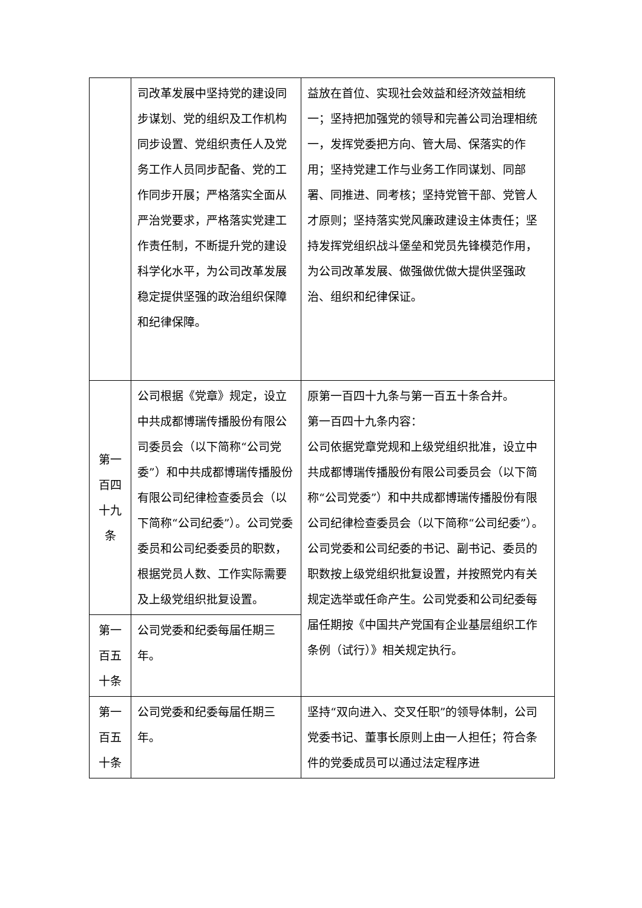| | 司改革发展中坚持党的建设同步谋划、党的组织及工作机构同步设置、党组织责任人及党务工作人员同步配备、党的工作同步开展；严格落实全面从严治党要求，严格落实党建工作责任制，不断提升党的建设科学化水平，为公司改革发展稳定提供坚强的政治组织保障和纪律保障。 | 益放在首位、实现社会效益和经济效益相统一；坚持把加强党的领导和完善公司治理相统一，发挥党委把方向、管大局、保落实的作用；坚持党建工作与业务工作同谋划、同部署、同推进、同考核；坚持党管干部、党管人才原则；坚持落实党风廉政建设主体责任；坚持发挥党组织战斗堡垒和党员先锋模范作用，为公司改革发展、做强做优做大提供坚强政治、组织和纪律保证。 |
| 第一百四十九条 | 公司根据《党章》规定，设立中共成都博瑞传播股份有限公司委员会（以下简称“公司党委”）和中共成都博瑞传播股份有限公司纪律检查委员会（以下简称“公司纪委”）。公司党委委员和公司纪委委员的职数，根据党员人数、工作实际需要及上级党组织批复设置。 | 原第一百四十九条与第一百五十条合并。 第一百四十九条内容： 公司依据党章党规和上级党组织批准，设立中共成都博瑞传播股份有限公司委员会（以下简称“公司党委”）和中共成都博瑞传播股份有限公司纪律检查委员会（以下简称“公司纪委”）。公司党委和公司纪委的书记、副书记、委员的职数按上级党组织批复设置，并按照党内有关规定选举或任命产生。公司党委和公司纪委每届任期按《中国共产党国有企业基层组织工作条例（试行）》相关规定执行。 |
| 第一百五十条 | 公司党委和纪委每届任期三年。 | |
| 第一百五十条 | 公司党委和纪委每届任期三年。 | 坚持“双向进入、交叉任职”的领导体制，公司党委书记、董事长原则上由一人担任；符合条件的党委成员可以通过法定程序进 |